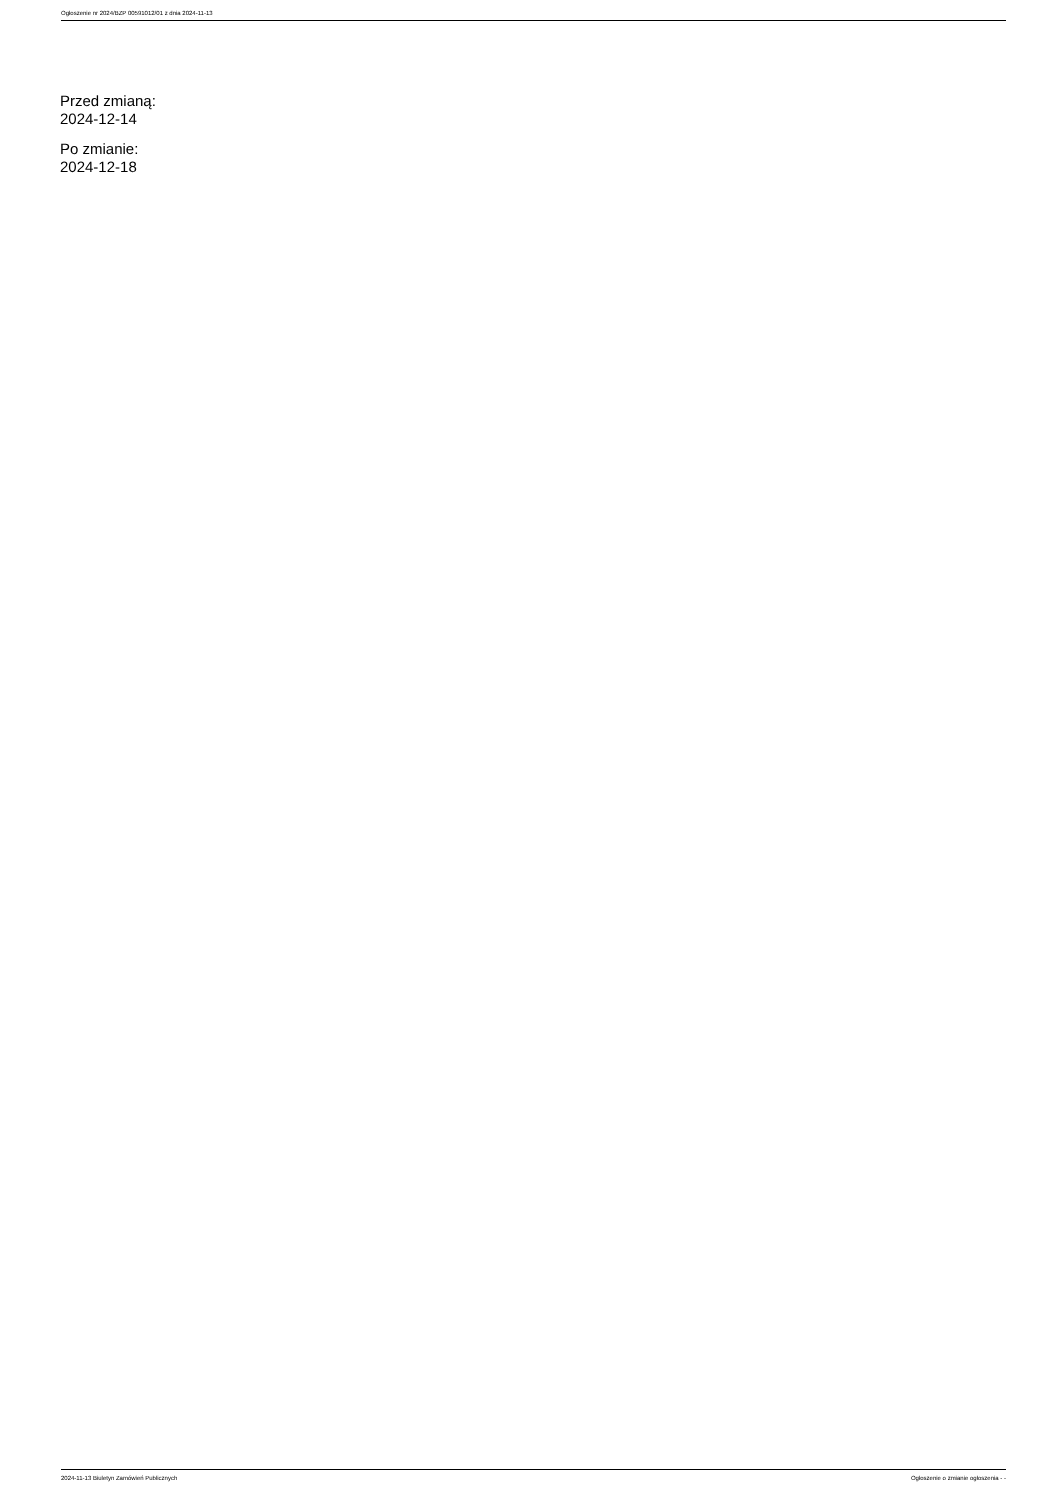Ogłoszenie nr 2024/BZP 00591012/01 z dnia 2024-11-13
Przed zmianą:
2024-12-14
Po zmianie:
2024-12-18
2024-11-13 Biuletyn Zamówień Publicznych Ogłoszenie o zmianie ogłoszenia - -